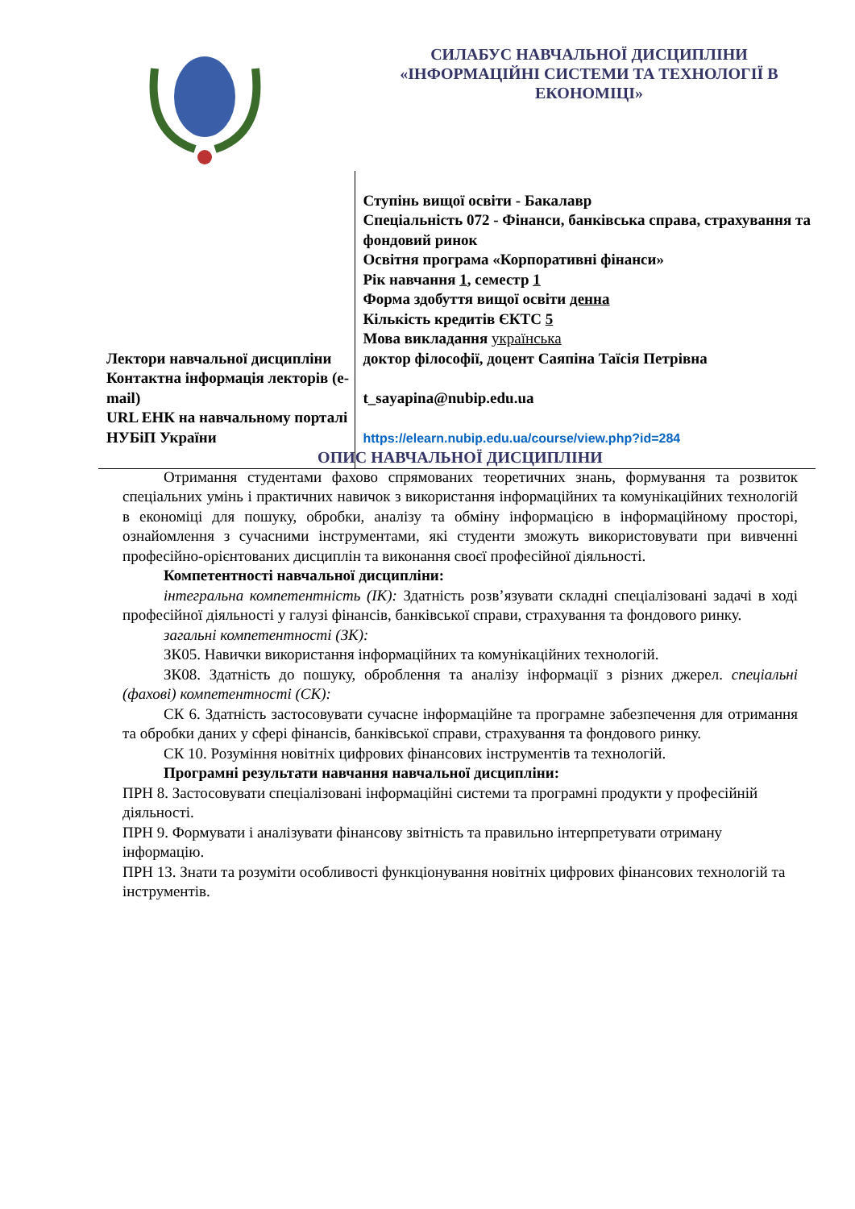| | СИЛАБУС НАВЧАЛЬНОЇ ДИСЦИПЛІНИ «ІНФОРМАЦІЙНІ СИСТЕМИ ТА ТЕХНОЛОГІЇ В ЕКОНОМІЦІ» |
| | Ступінь вищої освіти - Бакалавр Спеціальність 072 - Фінанси, банківська справа, страхування та фондовий ринок Освітня програма «Корпоративні фінанси» Рік навчання 1 , семестр 1 Форма здобуття вищої освіти денна Кількість кредитів ЄКТС 5 Мова викладання українська |
| Лектори навчальної дисципліни Контактна інформація лекторів (e-mail) URL ЕНК на навчальному порталі НУБіП України | доктор філософії, доцент Саяпіна Таїсія Петрівна t_sayapina@nubip.edu.ua https://elearn.nubip.edu.ua/course/view.php?id=284 |
ОПИС НАВЧАЛЬНОЇ ДИСЦИПЛІНИ
Отримання студентами фахово спрямованих теоретичних знань, формування та розвиток спеціальних умінь і практичних навичок з використання інформаційних та комунікаційних технологій в економіці для пошуку, обробки, аналізу та обміну інформацією в інформаційному просторі, ознайомлення з сучасними інструментами, які студенти зможуть використовувати при вивченні професійно-орієнтованих дисциплін та виконання своєї професійної діяльності.
Компетентності навчальної дисципліни:
інтегральна компетентність (ІК): Здатність розв’язувати складні спеціалізовані задачі в ході професійної діяльності у галузі фінансів, банківської справи, страхування та фондового ринку.
загальні компетентності (ЗК):
ЗК05. Навички використання інформаційних та комунікаційних технологій.
ЗК08. Здатність до пошуку, оброблення та аналізу інформації з різних джерел. спеціальні (фахові) компетентності (СК):
СК 6. Здатність застосовувати сучасне інформаційне та програмне забезпечення для отримання та обробки даних у сфері фінансів, банківської справи, страхування та фондового ринку.
СК 10. Розуміння новітніх цифрових фінансових інструментів та технологій.
Програмні результати навчання навчальної дисципліни:
ПРН 8. Застосовувати спеціалізовані інформаційні системи та програмні продукти у професійній діяльності.
ПРН 9. Формувати і аналізувати фінансову звітність та правильно інтерпретувати отриману інформацію.
ПРН 13. Знати та розуміти особливості функціонування новітніх цифрових фінансових технологій та інструментів.